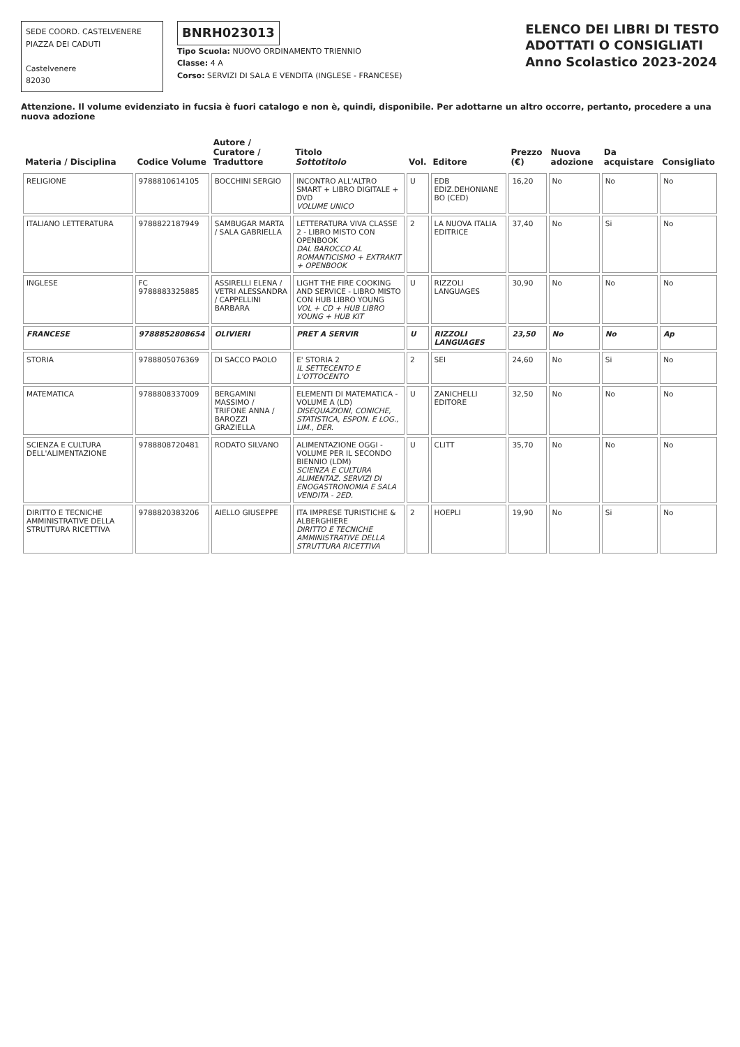SEDE COORD. CASTELVENERE
PIAZZA DEI CADUTI
Castelvenere
82030
BNRH023013
Tipo Scuola: NUOVO ORDINAMENTO TRIENNIO
Classe: 4 A
Corso: SERVIZI DI SALA E VENDITA (INGLESE - FRANCESE)
ELENCO DEI LIBRI DI TESTO
ADOTTATI O CONSIGLIATI
Anno Scolastico 2023-2024
Attenzione. Il volume evidenziato in fucsia è fuori catalogo e non è, quindi, disponibile. Per adottarne un altro occorre, pertanto, procedere a una nuova adozione
| Materia / Disciplina | Codice Volume | Autore / Curatore / Traduttore | Titolo Sottotitolo | Vol. | Editore | Prezzo (€) | Nuova adozione | Da acquistare | Consigliato |
| --- | --- | --- | --- | --- | --- | --- | --- | --- | --- |
| RELIGIONE | 9788810614105 | BOCCHINI SERGIO | INCONTRO ALL'ALTRO SMART + LIBRO DIGITALE + DVD VOLUME UNICO | U | EDB EDIZ.DEHONIANE BO (CED) | 16,20 | No | No | No |
| ITALIANO LETTERATURA | 9788822187949 | SAMBUGAR MARTA / SALA GABRIELLA | LETTERATURA VIVA CLASSE 2 - LIBRO MISTO CON OPENBOOK DAL BAROCCO AL ROMANTICISMO + EXTRAKIT + OPENBOOK | 2 | LA NUOVA ITALIA EDITRICE | 37,40 | No | Si | No |
| INGLESE | FC 9788883325885 | ASSIRELLI ELENA / VETRI ALESSANDRA / CAPPELLINI BARBARA | LIGHT THE FIRE COOKING AND SERVICE - LIBRO MISTO CON HUB LIBRO YOUNG VOL + CD + HUB LIBRO YOUNG + HUB KIT | U | RIZZOLI LANGUAGES | 30,90 | No | No | No |
| FRANCESE | 9788852808654 | OLIVIERI | PRET A SERVIR | U | RIZZOLI LANGUAGES | 23,50 | No | No | Ap |
| STORIA | 9788805076369 | DI SACCO PAOLO | E' STORIA 2 IL SETTECENTO E L'OTTOCENTO | 2 | SEI | 24,60 | No | Si | No |
| MATEMATICA | 9788808337009 | BERGAMINI MASSIMO / TRIFONE ANNA / BAROZZI GRAZIELLA | ELEMENTI DI MATEMATICA - VOLUME A (LD) DISEQUAZIONI, CONICHE, STATISTICA, ESPON. E LOG., LIM., DER. | U | ZANICHELLI EDITORE | 32,50 | No | No | No |
| SCIENZA E CULTURA DELL'ALIMENTAZIONE | 9788808720481 | RODATO SILVANO | ALIMENTAZIONE OGGI - VOLUME PER IL SECONDO BIENNIO (LDM) SCIENZA E CULTURA ALIMENTAZ. SERVIZI DI ENOGASTRONOMIA E SALA VENDITA - 2ED. | U | CLITT | 35,70 | No | No | No |
| DIRITTO E TECNICHE AMMINISTRATIVE DELLA STRUTTURA RICETTIVA | 9788820383206 | AIELLO GIUSEPPE | ITA IMPRESE TURISTICHE & ALBERGHIERE DIRITTO E TECNICHE AMMINISTRATIVE DELLA STRUTTURA RICETTIVA | 2 | HOEPLI | 19,90 | No | Si | No |